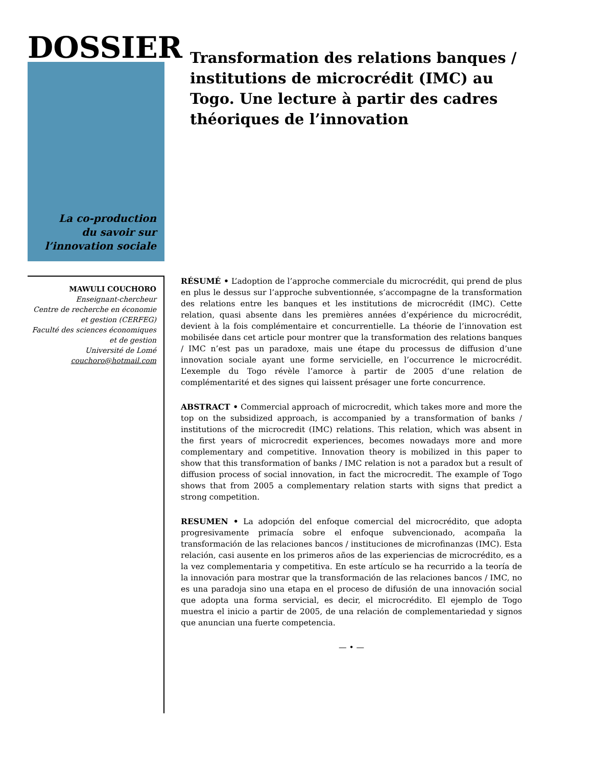DOSSIER
La co-production
du savoir sur
l’innovation sociale
Transformation des relations banques / institutions de microcrédit (IMC) au Togo. Une lecture à partir des cadres théoriques de l’innovation
MAWULI COUCHORO
Enseignant-chercheur
Centre de recherche en économie et gestion (CERFEG)
Faculté des sciences économiques et de gestion
Université de Lomé
couchoro@hotmail.com
RÉSUMÉ • L’adoption de l’approche commerciale du microcrédit, qui prend de plus en plus le dessus sur l’approche subventionnée, s’accompagne de la transformation des relations entre les banques et les institutions de microcrédit (IMC). Cette relation, quasi absente dans les premières années d’expérience du microcrédit, devient à la fois complémentaire et concurrentielle. La théorie de l’innovation est mobilisée dans cet article pour montrer que la transformation des relations banques / IMC n’est pas un paradoxe, mais une étape du processus de diffusion d’une innovation sociale ayant une forme servicielle, en l’occurrence le microcrédit. L’exemple du Togo révèle l’amorce à partir de 2005 d’une relation de complémentarité et des signes qui laissent présager une forte concurrence.
ABSTRACT • Commercial approach of microcredit, which takes more and more the top on the subsidized approach, is accompanied by a transformation of banks / institutions of the microcredit (IMC) relations. This relation, which was absent in the first years of microcredit experiences, becomes nowadays more and more complementary and competitive. Innovation theory is mobilized in this paper to show that this transformation of banks / IMC relation is not a paradox but a result of diffusion process of social innovation, in fact the microcredit. The example of Togo shows that from 2005 a complementary relation starts with signs that predict a strong competition.
RESUMEN • La adopción del enfoque comercial del microcrédito, que adopta progresivamente primacía sobre el enfoque subvencionado, acompaña la transformación de las relaciones bancos / instituciones de microfinanzas (IMC). Esta relación, casi ausente en los primeros años de las experiencias de microcrédito, es a la vez complementaria y competitiva. En este artículo se ha recurrido a la teoría de la innovación para mostrar que la transformación de las relaciones bancos / IMC, no es una paradoja sino una etapa en el proceso de difusión de una innovación social que adopta una forma servicial, es decir, el microcrédito. El ejemplo de Togo muestra el inicio a partir de 2005, de una relación de complementariedad y signos que anuncian una fuerte competencia.
— • —